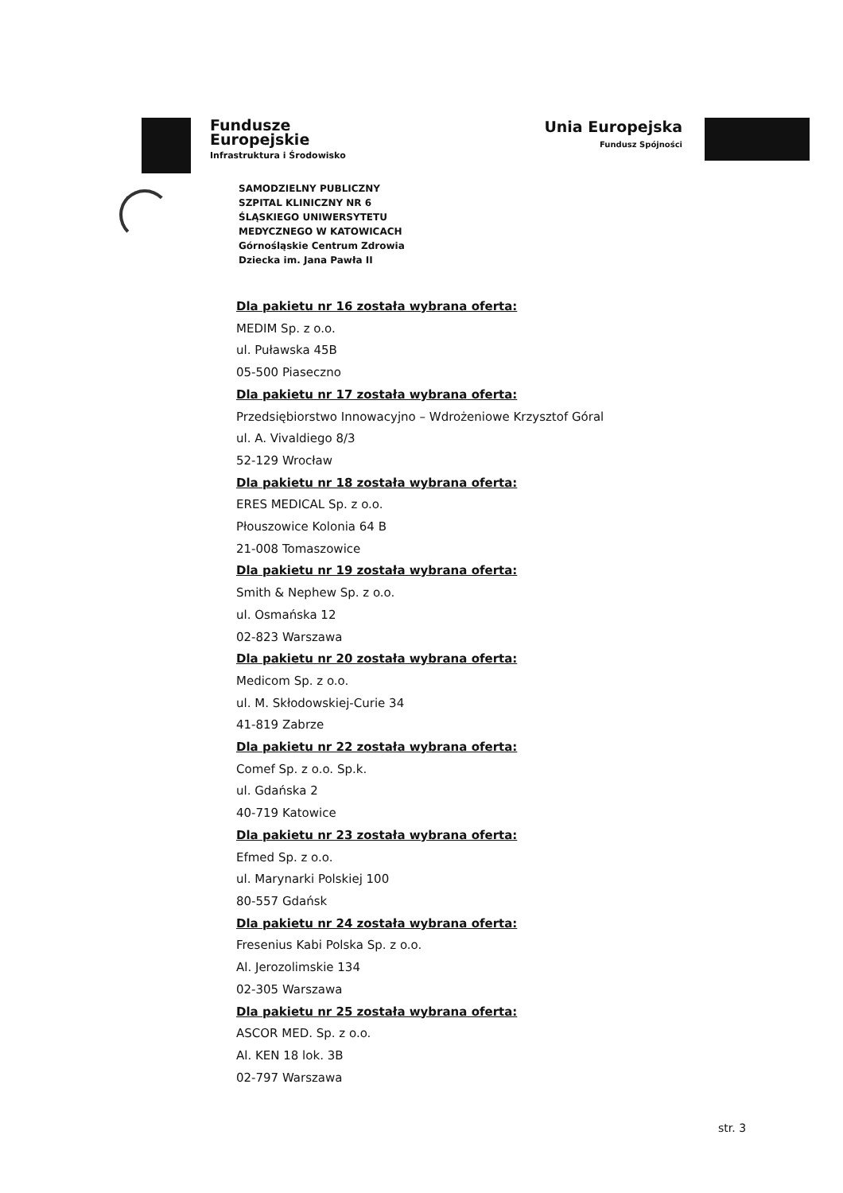Fundusze
Europejskie
Infrastruktura i Środowisko
Unia Europejska
Fundusz Spójności
SAMODZIELNY PUBLICZNY
SZPITAL KLINICZNY NR 6
ŚLĄSKIEGO UNIWERSYTETU
MEDYCZNEGO W KATOWICACH
Górnośląskie Centrum Zdrowia
Dziecka im. Jana Pawła II
Dla pakietu nr 16 została wybrana oferta:
MEDIM Sp. z o.o.
ul. Puławska 45B
05-500 Piaseczno
Dla pakietu nr 17 została wybrana oferta:
Przedsiębiorstwo Innowacyjno – Wdrożeniowe Krzysztof Góral
ul. A. Vivaldiego 8/3
52-129 Wrocław
Dla pakietu nr 18 została wybrana oferta:
ERES MEDICAL Sp. z o.o.
Płouszowice Kolonia 64 B
21-008 Tomaszowice
Dla pakietu nr 19 została wybrana oferta:
Smith & Nephew Sp. z o.o.
ul. Osmańska 12
02-823 Warszawa
Dla pakietu nr 20 została wybrana oferta:
Medicom Sp. z o.o.
ul. M. Skłodowskiej-Curie 34
41-819 Zabrze
Dla pakietu nr 22 została wybrana oferta:
Comef Sp. z o.o. Sp.k.
ul. Gdańska 2
40-719 Katowice
Dla pakietu nr 23 została wybrana oferta:
Efmed Sp. z o.o.
ul. Marynarki Polskiej 100
80-557 Gdańsk
Dla pakietu nr 24 została wybrana oferta:
Fresenius Kabi Polska Sp. z o.o.
Al. Jerozolimskie 134
02-305 Warszawa
Dla pakietu nr 25 została wybrana oferta:
ASCOR MED. Sp. z o.o.
Al. KEN 18 lok. 3B
02-797 Warszawa
str. 3